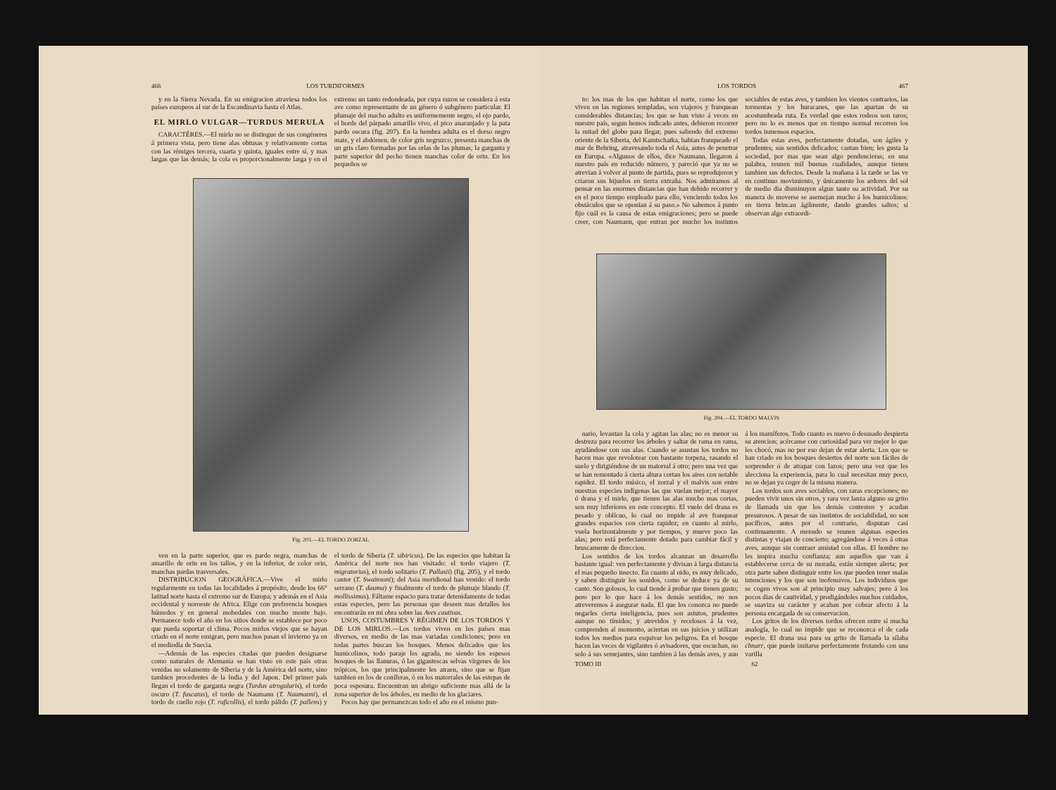466 LOS TURDIFORMES
y en la Sierra Nevada. En su emigracion atraviesa todos los países europeos al sur de la Escandinavia hasta el Atlas.
EL MIRLO VULGAR—TURDUS MERULA
CARACTÉRES.—El mirlo no se distingue de sus congéneres á primera vista, pero tiene alas obtusas y relativamente cortas con las rémiges tercera, cuarta y quinta, iguales entre sí, y mas largas que las demás; la cola es proporcionalmente larga y en el extremo un tanto redondeada, por cuya razon se considera á esta ave como representante de un género ó subgénero particular. El plumaje del macho adulto es uniformemente negro, el ojo pardo, el borde del párpado amarillo vivo, el pico anaranjado y la pata pardo oscura (fig. 207). En la hembra adulta es el dorso negro mate, y el abdómen, de color gris negruzco, presenta manchas de un gris claro formadas por las orlas de las plumas; la garganta y parte superior del pecho tienen manchas color de orin. En los pequeños se
Fig. 203.—EL TORDO ZORZAL
ven en la parte superior, que es pardo negra, manchas de amarillo de orin en los tallos, y en la inferior, de color orin, manchas pardas trasversales.
DISTRIBUCION GEOGRÁFICA.—Vive el mirlo regularmente en todas las localidades á propósito, desde los 66° latitud norte hasta el extremo sur de Europa; y además en el Asia occidental y noroeste de Africa. Elige con preferencia bosques húmedos y en general mohedales con mucho monte bajo. Permanece todo el año en los sitios donde se establece por poco que pueda soportar el clima. Pocos mirlos viejos que se hayan criado en el norte emigran, pero muchos pasan el invierno ya en el mediodía de Suecia.
—Además de las especies citadas que pueden designarse como naturales de Alemania se han visto en este país otras venidas no solamente de Siberia y de la América del norte, sino tambien procedentes de la India y del Japon. Del primer país llegan el tordo de garganta negra (Turdus atrogularis), el tordo oscuro (T. fuscatus), el tordo de Naumann (T. Naumanni), el tordo de cuello rojo (T. ruficollis), el tordo pálido (T. pallens) y el tordo de Siberia (T. sibiricus). De las especies que habitan la América del norte nos han visitado: el tordo viajero (T. migratorius), el tordo solitario (T. Pallasii) (fig. 205), y el tordo cantor (T. Swainsoni); del Asia meridional han venido: el tordo serrano (T. dauma) y finalmente el tordo de plumaje blando (T. mollissimus). Fáltame espacio para tratar detenidamente de todas estas especies, pero las personas que deseen mas detalles los encontrarán en mi obra sobre las Aves cautivas.
USOS, COSTUMBRES Y RÉGIMEN DE LOS TORDOS Y DE LOS MIRLOS.—Los tordos viven en los países mas diversos, en medio de las mas variadas condiciones; pero en todas partes buscan los bosques. Menos delicados que los humicolinos, todo paraje les agrada, no siendo los espesos bosques de las llanuras, ó las gigantescas selvas vírgenes de los trópicos, los que principalmente les atraen, sino que se fijan tambien en los de coníferas, ó en los matorrales de las estepas de poca espesura. Encuentran un abrigo suficiente mas allá de la zona superior de los árboles, en medio de los glaciares.
Pocos hay que permanezcan todo el año en el mismo pun-
LOS TORDOS 467
to: los mas de los que habitan el norte, como los que viven en las regiones templadas, son viajeros y franquean considerables distancias; los que se han visto á veces en nuestro país, segun hemos indicado antes, debieron recorrer la mitad del globo para llegar, pues saliendo del extremo oriente de la Siberia, del Kamtschatka, habian franqueado el mar de Behring, atravesando toda el Asia, antes de penetrar en Europa. «Algunos de ellos, dice Naumann, llegaron á nuestro país en reducido número, y pareció que ya no se atrevian á volver al punto de partida, pues se reprodujeron y criaron sus hijuelos en tierra extraña. Nos admiramos al pensar en las enormes distancias que han debido recorrer y en el poco tiempo empleado para ello, venciendo todos los obstáculos que se oponian á su paso.» No sabemos á punto fijo cuál es la causa de estas emigraciones; pero se puede creer, con Naumann, que entran por mucho los instintos sociables de estas aves, y tambien los vientos contrarios, las tormentas y los huracanes, que las apartan de su acostumbrada ruta. Es verdad que estos rodeos son raros; pero no lo es menos que en tiempo normal recorren los tordos inmensos espacios.
Todas estas aves, perfectamente dotadas, son ágiles y prudentes; sus sentidos delicados; cantan bien; les gusta la sociedad, por mas que sean algo pendencieras; en una palabra, reunen mil buenas cualidades, aunque tienen tambien sus defectos. Desde la mañana á la tarde se las ve en continuo movimiento, y únicamente los ardores del sol de medio dia disminuyen algun tanto su actividad. Por su manera de moverse se asemejan mucho á los humicolinos: en tierra brincan ágilmente, dando grandes saltos; si observan algo extraordi-
Fig. 204.—EL TORDO MALVIS
nario, levantan la cola y agitan las alas; no es menor su destreza para recorrer los árboles y saltar de rama en rama, ayudándose con sus alas. Cuando se asustan los tordos no hacen mas que revolotear con bastante torpeza, rasando el suelo y dirigiéndose de un matorral á otro; pero una vez que se han remontado á cierta altura cortan los aires con notable rapidez. El tordo músico, el zorzal y el malvis son entre nuestras especies indígenas las que vuelan mejor; el mayor ó drana y el mirlo, que tienen las alas mucho mas cortas, son muy inferiores en este concepto. El vuelo del drana es pesado y oblícuo, lo cual no impide al ave franquear grandes espacios con cierta rapidez; en cuanto al mirlo, vuela horizontalmente y por tiempos, y mueve poco las alas; pero está perfectamente dotado para cambiar fácil y bruscamente de direccion.
Los sentidos de los tordos alcanzan un desarrollo bastante igual: ven perfectamente y divisan á larga distancia el mas pequeño insecto. En cuanto al oido, es muy delicado, y saben distinguir los sonidos, como se deduce ya de su canto. Son golosos, lo cual tiende á probar que tienen gusto; pero por lo que hace á los demás sentidos, no nos atreveremos á asegurar nada. El que los conozca no puede negarles cierta inteligencia, pues son astutos, prudentes aunque no tímidos; y atrevidos y recelosos á la vez, comprenden al momento, aciertan en sus juicios y utilizan todos los medios para esquivar los peligros. En el bosque hacen las veces de vigilantes ó avisadores, que escuchan, no solo á sus semejantes, sino tambien á las demás aves, y aun á los mamíferos. Todo cuanto es nuevo ó desusado despierta su atencion; acércanse con curiosidad para ver mejor lo que les chocó, mas no por eso dejan de estar alerta. Los que se han criado en los bosques desiertos del norte son fáciles de sorprender ó de atrapar con lazos; pero una vez que les alecciona la experiencia, para lo cual necesitan muy poco, no se dejan ya coger de la misma manera.
Los tordos son aves sociables, con raras excepciones; no pueden vivir unos sin otros, y rara vez lanza alguno su grito de llamada sin que los demás contesten y acudan presurosos. A pesar de sus instintos de sociabilidad, no son pacíficos, antes por el contrario, disputan casi continuamente. A menudo se reunen algunas especies distintas y viajan de concierto; agregándose á veces á otras aves, aunque sin contraer amistad con ellas. El hombre no les inspira mucha confianza; aun aquellos que van á establecerse cerca de su morada, están siempre alerta; por otra parte saben distinguir entre los que pueden tener malas intenciones y los que son inofensivos. Los individuos que se cogen vivos son al principio muy salvajes; pero á los pocos dias de cautividad, y prodigándoles muchos cuidados, se suaviza su carácter y acaban por cobrar afecto á la persona encargada de su conservacion.
Los gritos de los diversos tordos ofrecen entre sí mucha analogía, lo cual no impide que se reconozca el de cada especie. El drana usa para su grito de llamada la sílaba chnarr, que puede imitarse perfectamente frotando con una varilla
TOMO III 62